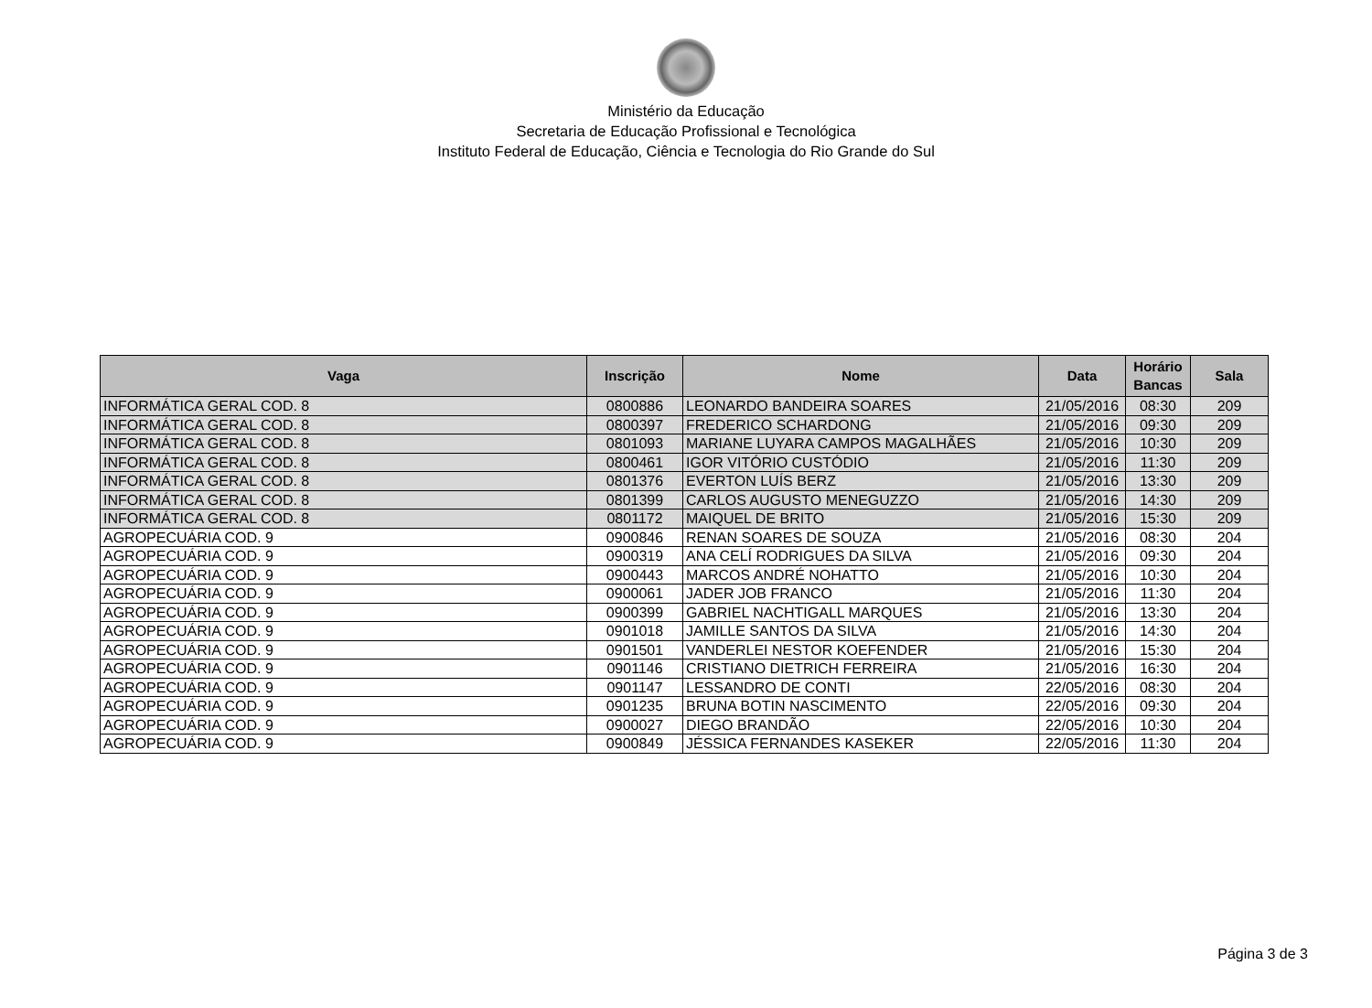Ministério da Educação
Secretaria de Educação Profissional e Tecnológica
Instituto Federal de Educação, Ciência e Tecnologia do Rio Grande do Sul
| Vaga | Inscrição | Nome | Data | Horário Bancas | Sala |
| --- | --- | --- | --- | --- | --- |
| INFORMÁTICA GERAL COD. 8 | 0800886 | LEONARDO BANDEIRA SOARES | 21/05/2016 | 08:30 | 209 |
| INFORMÁTICA GERAL COD. 8 | 0800397 | FREDERICO SCHARDONG | 21/05/2016 | 09:30 | 209 |
| INFORMÁTICA GERAL COD. 8 | 0801093 | MARIANE LUYARA CAMPOS MAGALHÃES | 21/05/2016 | 10:30 | 209 |
| INFORMÁTICA GERAL COD. 8 | 0800461 | IGOR VITÓRIO CUSTÓDIO | 21/05/2016 | 11:30 | 209 |
| INFORMÁTICA GERAL COD. 8 | 0801376 | EVERTON LUÍS BERZ | 21/05/2016 | 13:30 | 209 |
| INFORMÁTICA GERAL COD. 8 | 0801399 | CARLOS AUGUSTO MENEGUZZO | 21/05/2016 | 14:30 | 209 |
| INFORMÁTICA GERAL COD. 8 | 0801172 | MAIQUEL DE BRITO | 21/05/2016 | 15:30 | 209 |
| AGROPECUÁRIA COD. 9 | 0900846 | RENAN SOARES DE SOUZA | 21/05/2016 | 08:30 | 204 |
| AGROPECUÁRIA COD. 9 | 0900319 | ANA CELÍ RODRIGUES DA SILVA | 21/05/2016 | 09:30 | 204 |
| AGROPECUÁRIA COD. 9 | 0900443 | MARCOS ANDRÉ NOHATTO | 21/05/2016 | 10:30 | 204 |
| AGROPECUÁRIA COD. 9 | 0900061 | JADER JOB FRANCO | 21/05/2016 | 11:30 | 204 |
| AGROPECUÁRIA COD. 9 | 0900399 | GABRIEL NACHTIGALL MARQUES | 21/05/2016 | 13:30 | 204 |
| AGROPECUÁRIA COD. 9 | 0901018 | JAMILLE SANTOS DA SILVA | 21/05/2016 | 14:30 | 204 |
| AGROPECUÁRIA COD. 9 | 0901501 | VANDERLEI NESTOR KOEFENDER | 21/05/2016 | 15:30 | 204 |
| AGROPECUÁRIA COD. 9 | 0901146 | CRISTIANO DIETRICH FERREIRA | 21/05/2016 | 16:30 | 204 |
| AGROPECUÁRIA COD. 9 | 0901147 | LESSANDRO DE CONTI | 22/05/2016 | 08:30 | 204 |
| AGROPECUÁRIA COD. 9 | 0901235 | BRUNA BOTIN NASCIMENTO | 22/05/2016 | 09:30 | 204 |
| AGROPECUÁRIA COD. 9 | 0900027 | DIEGO BRANDÃO | 22/05/2016 | 10:30 | 204 |
| AGROPECUÁRIA COD. 9 | 0900849 | JÉSSICA FERNANDES KASEKER | 22/05/2016 | 11:30 | 204 |
Página 3 de 3